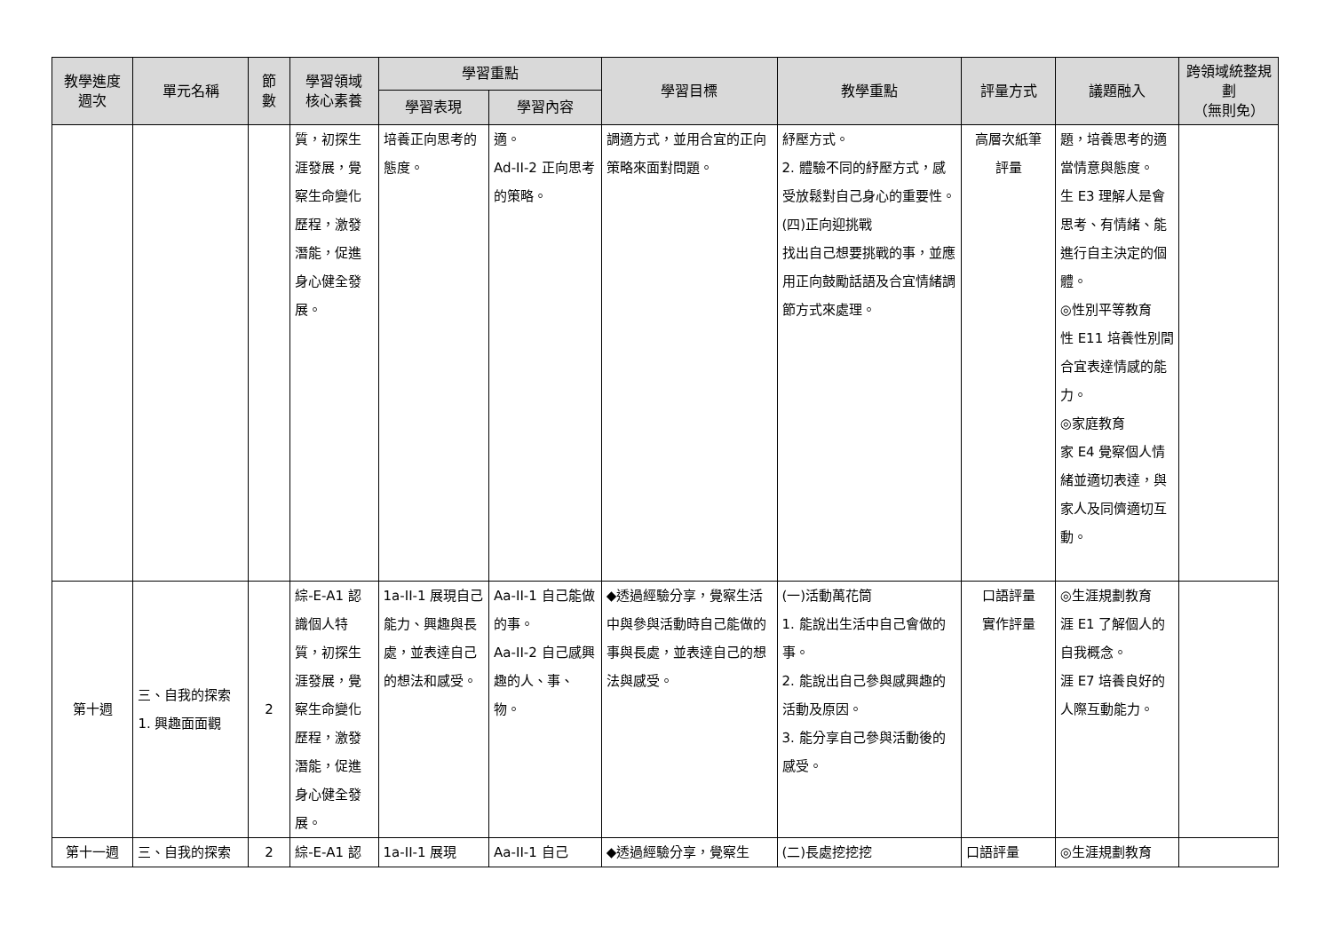| 教學進度 週次 | 單元名稱 | 節 數 | 學習領域 核心素養 | 學習重點 | | 學習目標 | 教學重點 | 評量方式 | 議題融入 | 跨領域統整規劃 （無則免） |
| --- | --- | --- | --- | --- | --- | --- | --- | --- | --- | --- |
| | | | | 學習表現 | 學習內容 | | | | | |
| | | | 質，初探生涯發展，覺察生命變化歷程，激發潛能，促進身心健全發展。 | 培養正向思考的態度。 | 適。 Ad-II-2 正向思考的策略。 | 調適方式，並用合宜的正向策略來面對問題。 | 紓壓方式。 2. 體驗不同的紓壓方式，感受放鬆對自己身心的重要性。 (四)正向迎挑戰 找出自己想要挑戰的事，並應用正向鼓勵話語及合宜情緒調節方式來處理。 | 高層次紙筆 評量 | 題，培養思考的適當情意與態度。 生 E3 理解人是會思考、有情緒、能進行自主決定的個體。 ◎性別平等教育 性 E11 培養性別間合宜表達情感的能力。 ◎家庭教育 家 E4 覺察個人情緒並適切表達，與家人及同儕適切互動。 | |
| 第十週 | 三、自我的探索 1. 興趣面面觀 | 2 | 綜-E-A1 認識個人特質，初探生涯發展，覺察生命變化歷程，激發潛能，促進身心健全發展。 | 1a-II-1 展現自己能力、興趣與長處，並表達自己的想法和感受。 | Aa-II-1 自己能做的事。 Aa-II-2 自己感興趣的人、事、物。 | ◆透過經驗分享，覺察生活中與參與活動時自己能做的事與長處，並表達自己的想法與感受。 | (一)活動萬花筒 1. 能說出生活中自己會做的事。 2. 能說出自己參與感興趣的活動及原因。 3. 能分享自己參與活動後的感受。 | 口語評量 實作評量 | ◎生涯規劃教育 涯 E1 了解個人的自我概念。 涯 E7 培養良好的人際互動能力。 | |
| 第十一週 | 三、自我的探索 | 2 | 綜-E-A1 認 | 1a-II-1 展現 | Aa-II-1 自己 | ◆透過經驗分享，覺察生 | (二)長處挖挖挖 | 口語評量 | ◎生涯規劃教育 | |